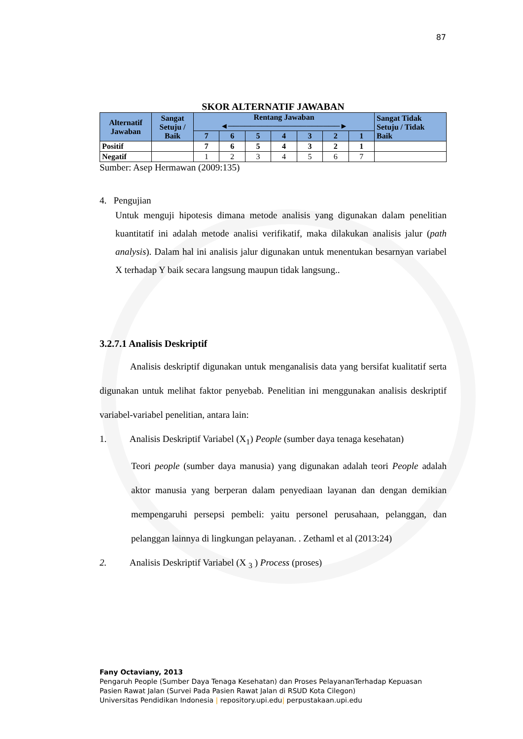87
SKOR ALTERNATIF JAWABAN
| Alternatif Jawaban | Sangat Setuju / Baik | Rentang Jawaban ◄────────────────────► | | | | | | | Sangat Tidak Setuju / Tidak Baik |
| --- | --- | --- | --- | --- | --- | --- | --- | --- | --- |
| | | 7 | 6 | 5 | 4 | 3 | 2 | 1 | |
| Positif | | 7 | 6 | 5 | 4 | 3 | 2 | 1 | |
| Negatif | | 1 | 2 | 3 | 4 | 5 | 6 | 7 | |
Sumber: Asep Hermawan (2009:135)
4. Pengujian
Untuk menguji hipotesis dimana metode analisis yang digunakan dalam penelitian kuantitatif ini adalah metode analisi verifikatif, maka dilakukan analisis jalur (path analysis). Dalam hal ini analisis jalur digunakan untuk menentukan besarnyan variabel X terhadap Y baik secara langsung maupun tidak langsung..
3.2.7.1 Analisis Deskriptif
Analisis deskriptif digunakan untuk menganalisis data yang bersifat kualitatif serta digunakan untuk melihat faktor penyebab. Penelitian ini menggunakan analisis deskriptif variabel-variabel penelitian, antara lain:
1. Analisis Deskriptif Variabel (X<sub>1</sub>) People (sumber daya tenaga kesehatan)
Teori people (sumber daya manusia) yang digunakan adalah teori People adalah aktor manusia yang berperan dalam penyediaan layanan dan dengan demikian mempengaruhi persepsi pembeli: yaitu personel perusahaan, pelanggan, dan pelanggan lainnya di lingkungan pelayanan. . Zethaml et al (2013:24)
2. Analisis Deskriptif Variabel (X <sub>3</sub> ) Process (proses)
Fany Octaviany, 2013
Pengaruh People (Sumber Daya Tenaga Kesehatan) dan Proses PelayananTerhadap Kepuasan
Pasien Rawat Jalan (Survei Pada Pasien Rawat Jalan di RSUD Kota Cilegon)
Universitas Pendidikan Indonesia | repository.upi.edu| perpustakaan.upi.edu